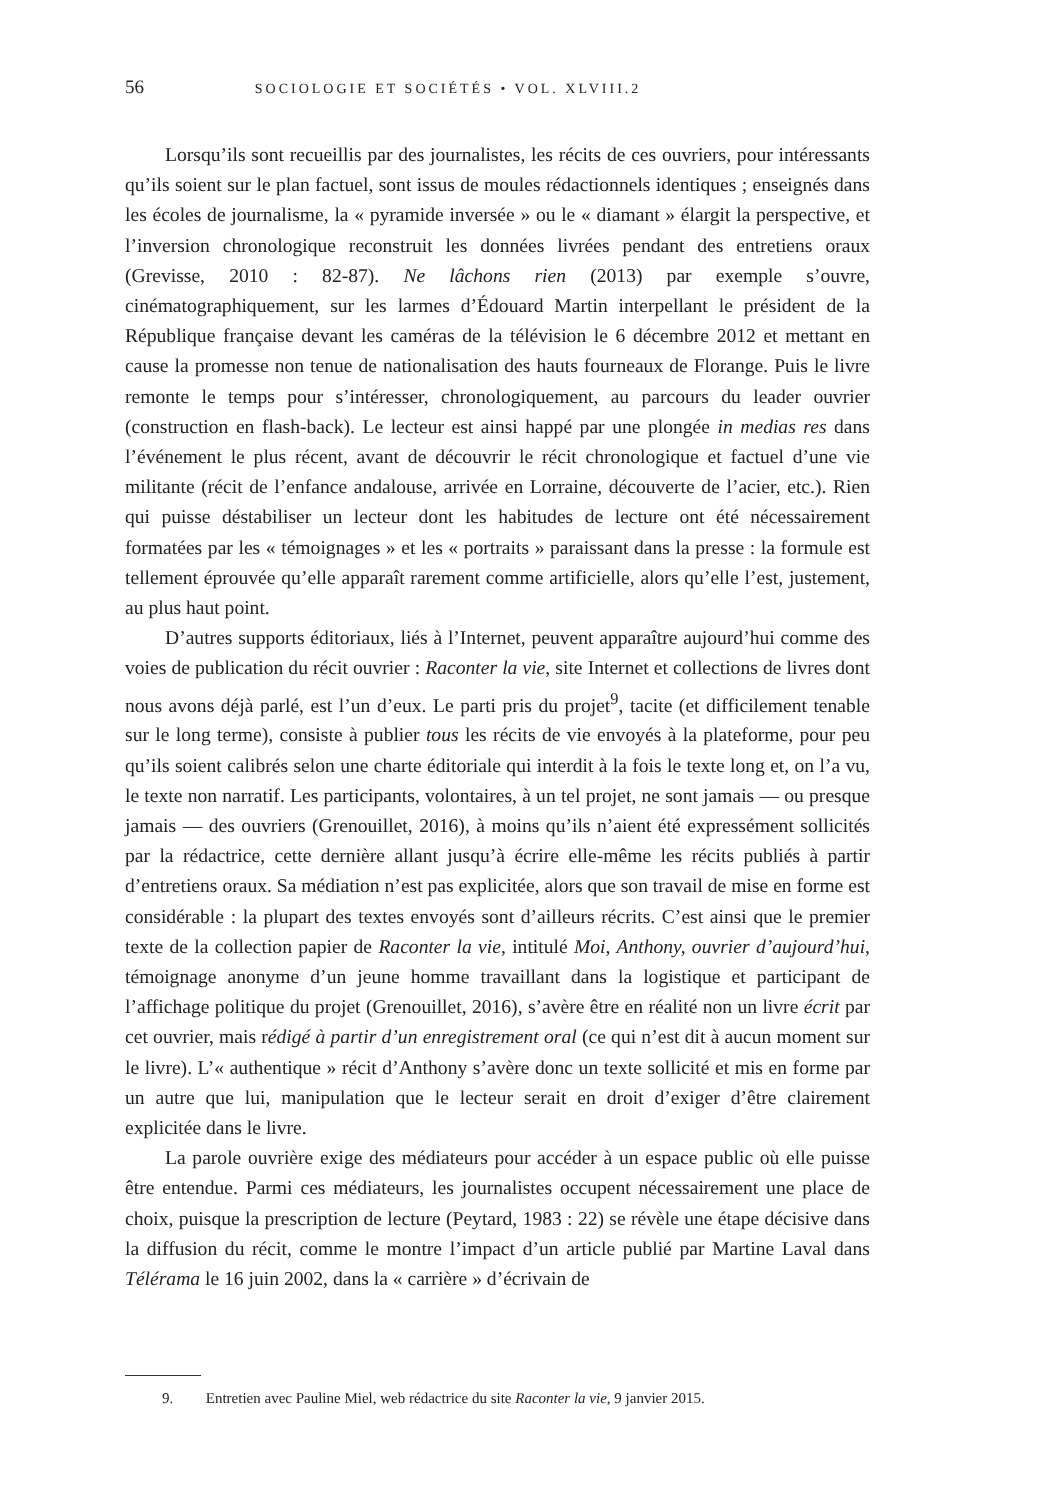56 SOCIOLOGIE ET SOCIÉTÉS • VOL. XLVIII.2
Lorsqu’ils sont recueillis par des journalistes, les récits de ces ouvriers, pour intéressants qu’ils soient sur le plan factuel, sont issus de moules rédactionnels identiques ; enseignés dans les écoles de journalisme, la « pyramide inversée » ou le « diamant » élargit la perspective, et l’inversion chronologique reconstruit les données livrées pendant des entretiens oraux (Grevisse, 2010 : 82-87). Ne lâchons rien (2013) par exemple s’ouvre, cinématographiquement, sur les larmes d’Édouard Martin interpellant le président de la République française devant les caméras de la télévision le 6 décembre 2012 et mettant en cause la promesse non tenue de nationalisation des hauts fourneaux de Florange. Puis le livre remonte le temps pour s’intéresser, chronologiquement, au parcours du leader ouvrier (construction en flash-back). Le lecteur est ainsi happé par une plongée in medias res dans l’événement le plus récent, avant de découvrir le récit chronologique et factuel d’une vie militante (récit de l’enfance andalouse, arrivée en Lorraine, découverte de l’acier, etc.). Rien qui puisse déstabiliser un lecteur dont les habitudes de lecture ont été nécessairement formatées par les « témoignages » et les « portraits » paraissant dans la presse : la formule est tellement éprouvée qu’elle apparaît rarement comme artificielle, alors qu’elle l’est, justement, au plus haut point.
D’autres supports éditoriaux, liés à l’Internet, peuvent apparaître aujourd’hui comme des voies de publication du récit ouvrier : Raconter la vie, site Internet et collections de livres dont nous avons déjà parlé, est l’un d’eux. Le parti pris du projet<sup>9</sup>, tacite (et difficilement tenable sur le long terme), consiste à publier tous les récits de vie envoyés à la plateforme, pour peu qu’ils soient calibrés selon une charte éditoriale qui interdit à la fois le texte long et, on l’a vu, le texte non narratif. Les participants, volontaires, à un tel projet, ne sont jamais — ou presque jamais — des ouvriers (Grenouillet, 2016), à moins qu’ils n’aient été expressément sollicités par la rédactrice, cette dernière allant jusqu’à écrire elle-même les récits publiés à partir d’entretiens oraux. Sa médiation n’est pas explicitée, alors que son travail de mise en forme est considérable : la plupart des textes envoyés sont d’ailleurs récrits. C’est ainsi que le premier texte de la collection papier de Raconter la vie, intitulé Moi, Anthony, ouvrier d’aujourd’hui, témoignage anonyme d’un jeune homme travaillant dans la logistique et participant de l’affichage politique du projet (Grenouillet, 2016), s’avère être en réalité non un livre écrit par cet ouvrier, mais rédigé à partir d’un enregistrement oral (ce qui n’est dit à aucun moment sur le livre). L’« authentique » récit d’Anthony s’avère donc un texte sollicité et mis en forme par un autre que lui, manipulation que le lecteur serait en droit d’exiger d’être clairement explicitée dans le livre.
La parole ouvrière exige des médiateurs pour accéder à un espace public où elle puisse être entendue. Parmi ces médiateurs, les journalistes occupent nécessairement une place de choix, puisque la prescription de lecture (Peytard, 1983 : 22) se révèle une étape décisive dans la diffusion du récit, comme le montre l’impact d’un article publié par Martine Laval dans Télérama le 16 juin 2002, dans la « carrière » d’écrivain de
9. Entretien avec Pauline Miel, web rédactrice du site Raconter la vie, 9 janvier 2015.